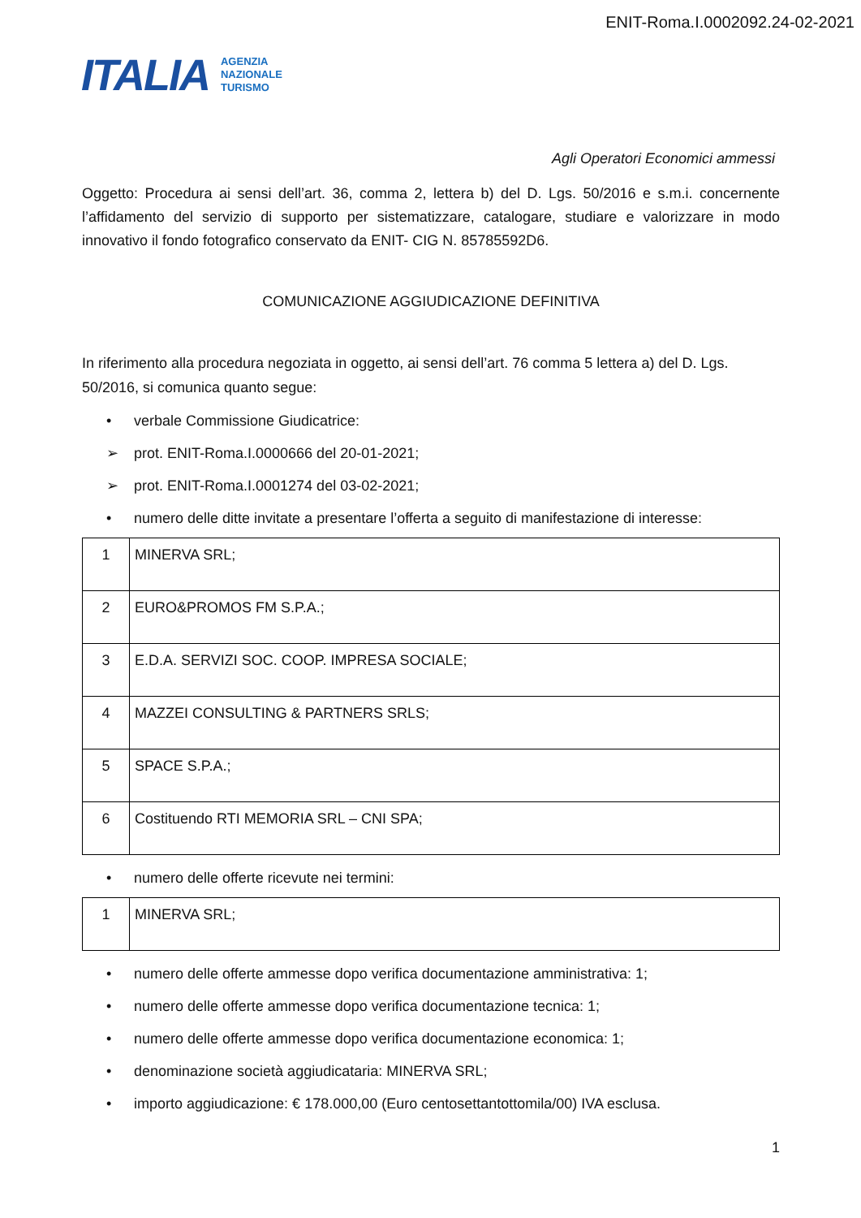ENIT-Roma.I.0002092.24-02-2021
ITALIA
AGENZIA
NAZIONALE
TURISMO
Agli Operatori Economici ammessi
Oggetto: Procedura ai sensi dell’art. 36, comma 2, lettera b) del D. Lgs. 50/2016 e s.m.i. concernente l’affidamento del servizio di supporto per sistematizzare, catalogare, studiare e valorizzare in modo innovativo il fondo fotografico conservato da ENIT- CIG N. 85785592D6.
COMUNICAZIONE AGGIUDICAZIONE DEFINITIVA
In riferimento alla procedura negoziata in oggetto, ai sensi dell’art. 76 comma 5 lettera a) del D. Lgs. 50/2016, si comunica quanto segue:
• verbale Commissione Giudicatrice:
➢ prot. ENIT-Roma.I.0000666 del 20-01-2021;
➢ prot. ENIT-Roma.I.0001274 del 03-02-2021;
• numero delle ditte invitate a presentare l’offerta a seguito di manifestazione di interesse:
| 1 | MINERVA SRL; |
| 2 | EURO&PROMOS FM S.P.A.; |
| 3 | E.D.A. SERVIZI SOC. COOP. IMPRESA SOCIALE; |
| 4 | MAZZEI CONSULTING & PARTNERS SRLS; |
| 5 | SPACE S.P.A.; |
| 6 | Costituendo RTI MEMORIA SRL – CNI SPA; |
• numero delle offerte ricevute nei termini:
| 1 | MINERVA SRL; |
• numero delle offerte ammesse dopo verifica documentazione amministrativa: 1;
• numero delle offerte ammesse dopo verifica documentazione tecnica: 1;
• numero delle offerte ammesse dopo verifica documentazione economica: 1;
• denominazione società aggiudicataria: MINERVA SRL;
• importo aggiudicazione: € 178.000,00 (Euro centosettantottomila/00) IVA esclusa.
1